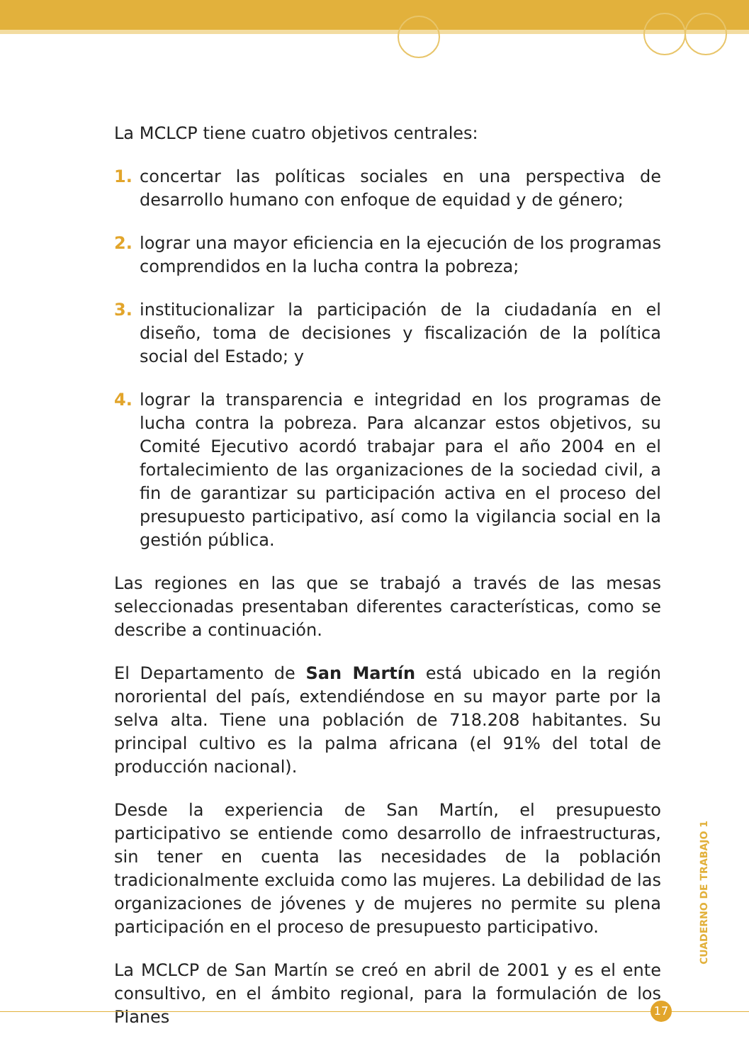La MCLCP tiene cuatro objetivos centrales:
1. concertar las políticas sociales en una perspectiva de desarrollo humano con enfoque de equidad y de género;
2. lograr una mayor eficiencia en la ejecución de los programas comprendidos en la lucha contra la pobreza;
3. institucionalizar la participación de la ciudadanía en el diseño, toma de decisiones y fiscalización de la política social del Estado; y
4. lograr la transparencia e integridad en los programas de lucha contra la pobreza. Para alcanzar estos objetivos, su Comité Ejecutivo acordó trabajar para el año 2004 en el fortalecimiento de las organizaciones de la sociedad civil, a fin de garantizar su participación activa en el proceso del presupuesto participativo, así como la vigilancia social en la gestión pública.
Las regiones en las que se trabajó a través de las mesas seleccionadas presentaban diferentes características, como se describe a continuación.
El Departamento de San Martín está ubicado en la región nororiental del país, extendiéndose en su mayor parte por la selva alta. Tiene una población de 718.208 habitantes. Su principal cultivo es la palma africana (el 91% del total de producción nacional).
Desde la experiencia de San Martín, el presupuesto participativo se entiende como desarrollo de infraestructuras, sin tener en cuenta las necesidades de la población tradicionalmente excluida como las mujeres. La debilidad de las organizaciones de jóvenes y de mujeres no permite su plena participación en el proceso de presupuesto participativo.
La MCLCP de San Martín se creó en abril de 2001 y es el ente consultivo, en el ámbito regional, para la formulación de los Planes
CUADERNO DE TRABAJO 1
17